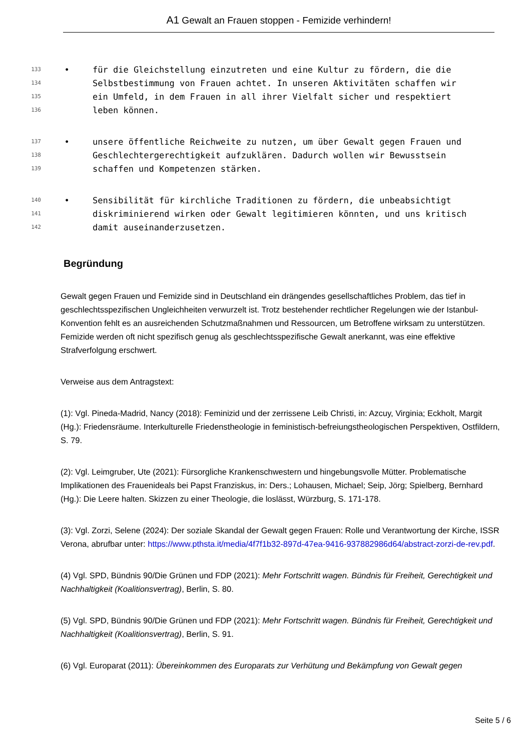A1 Gewalt an Frauen stoppen - Femizide verhindern!
133 • für die Gleichstellung einzutreten und eine Kultur zu fördern, die die
134 Selbstbestimmung von Frauen achtet. In unseren Aktivitäten schaffen wir
135 ein Umfeld, in dem Frauen in all ihrer Vielfalt sicher und respektiert
136 leben können.
137 • unsere öffentliche Reichweite zu nutzen, um über Gewalt gegen Frauen und
138 Geschlechtergerechtigkeit aufzuklären. Dadurch wollen wir Bewusstsein
139 schaffen und Kompetenzen stärken.
140 • Sensibilität für kirchliche Traditionen zu fördern, die unbeabsichtigt
141 diskriminierend wirken oder Gewalt legitimieren könnten, und uns kritisch
142 damit auseinanderzusetzen.
Begründung
Gewalt gegen Frauen und Femizide sind in Deutschland ein drängendes gesellschaftliches Problem, das tief in geschlechtsspezifischen Ungleichheiten verwurzelt ist. Trotz bestehender rechtlicher Regelungen wie der Istanbul-Konvention fehlt es an ausreichenden Schutzmaßnahmen und Ressourcen, um Betroffene wirksam zu unterstützen. Femizide werden oft nicht spezifisch genug als geschlechtsspezifische Gewalt anerkannt, was eine effektive Strafverfolgung erschwert.
Verweise aus dem Antragstext:
(1): Vgl. Pineda-Madrid, Nancy (2018): Feminizid und der zerrissene Leib Christi, in: Azcuy, Virginia; Eckholt, Margit (Hg.): Friedensräume. Interkulturelle Friedenstheologie in feministisch-befreiungstheologischen Perspektiven, Ostfildern, S. 79.
(2): Vgl. Leimgruber, Ute (2021): Fürsorgliche Krankenschwestern und hingebungsvolle Mütter. Problematische Implikationen des Frauenideals bei Papst Franziskus, in: Ders.; Lohausen, Michael; Seip, Jörg; Spielberg, Bernhard (Hg.): Die Leere halten. Skizzen zu einer Theologie, die loslässt, Würzburg, S. 171-178.
(3): Vgl. Zorzi, Selene (2024): Der soziale Skandal der Gewalt gegen Frauen: Rolle und Verantwortung der Kirche, ISSR Verona, abrufbar unter: https://www.pthsta.it/media/4f7f1b32-897d-47ea-9416-937882986d64/abstract-zorzi-de-rev.pdf.
(4) Vgl. SPD, Bündnis 90/Die Grünen und FDP (2021): Mehr Fortschritt wagen. Bündnis für Freiheit, Gerechtigkeit und Nachhaltigkeit (Koalitionsvertrag), Berlin, S. 80.
(5) Vgl. SPD, Bündnis 90/Die Grünen und FDP (2021): Mehr Fortschritt wagen. Bündnis für Freiheit, Gerechtigkeit und Nachhaltigkeit (Koalitionsvertrag), Berlin, S. 91.
(6) Vgl. Europarat (2011): Übereinkommen des Europarats zur Verhütung und Bekämpfung von Gewalt gegen
Seite 5 / 6